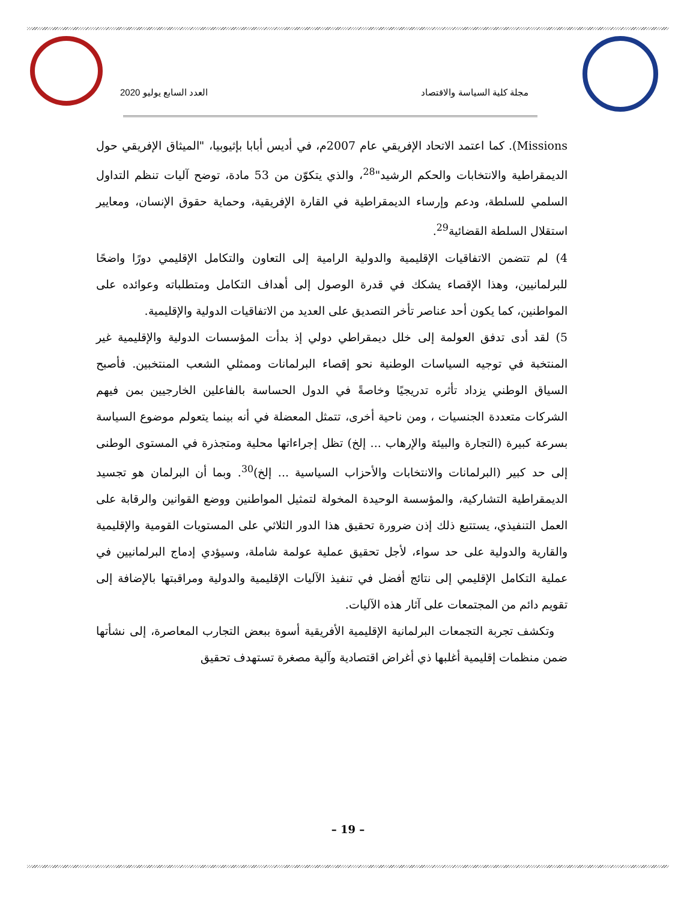مجلة كلية السياسة والاقتصاد العدد السابع يوليو 2020
Missions). كما اعتمد الاتحاد الإفريقي عام 2007م، في أديس أبابا بإثيوبيا، "الميثاق الإفريقي حول الديمقراطية والانتخابات والحكم الرشيد"<sup>28</sup>، والذي يتكوّن من 53 مادة، توضح آليات تنظم التداول السلمي للسلطة، ودعم وإرساء الديمقراطية في القارة الإفريقية، وحماية حقوق الإنسان، ومعايير استقلال السلطة القضائية<sup>29</sup>.
4) لم تتضمن الاتفاقيات الإقليمية والدولية الرامية إلى التعاون والتكامل الإقليمي دورًا واضحًا للبرلمانيين، وهذا الإقصاء يشكك في قدرة الوصول إلى أهداف التكامل ومتطلباته وعوائده على المواطنين، كما يكون أحد عناصر تأخر التصديق على العديد من الاتفاقيات الدولية والإقليمية.
5) لقد أدى تدفق العولمة إلى خلل ديمقراطي دولي إذ بدأت المؤسسات الدولية والإقليمية غير المنتخبة في توجيه السياسات الوطنية نحو إقصاء البرلمانات وممثلي الشعب المنتخبين. فأصبح السياق الوطني يزداد تأثره تدريجيًا وخاصةً في الدول الحساسة بالفاعلين الخارجيين بمن فيهم الشركات متعددة الجنسيات ، ومن ناحية أخرى، تتمثل المعضلة في أنه بينما يتعولم موضوع السياسة بسرعة كبيرة (التجارة والبيئة والإرهاب ... إلخ) تظل إجراءاتها محلية ومتجذرة في المستوى الوطنى إلى حد كبير (البرلمانات والانتخابات والأحزاب السياسية ... إلخ)<sup>30</sup>. وبما أن البرلمان هو تجسيد الديمقراطية التشاركية، والمؤسسة الوحيدة المخولة لتمثيل المواطنين ووضع القوانين والرقابة على العمل التنفيذي، يستتبع ذلك إذن ضرورة تحقيق هذا الدور الثلاثي على المستويات القومية والإقليمية والقارية والدولية على حد سواء، لأجل تحقيق عملية عولمة شاملة، وسيؤدي إدماج البرلمانيين في عملية التكامل الإقليمي إلى نتائج أفضل في تنفيذ الآليات الإقليمية والدولية ومراقبتها بالإضافة إلى تقويم دائم من المجتمعات على آثار هذه الآليات.
وتكشف تجربة التجمعات البرلمانية الإقليمية الأفريقية أسوة ببعض التجارب المعاصرة، إلى نشأتها ضمن منظمات إقليمية أغلبها ذي أغراض اقتصادية وآلية مصغرة تستهدف تحقيق
– 19 –